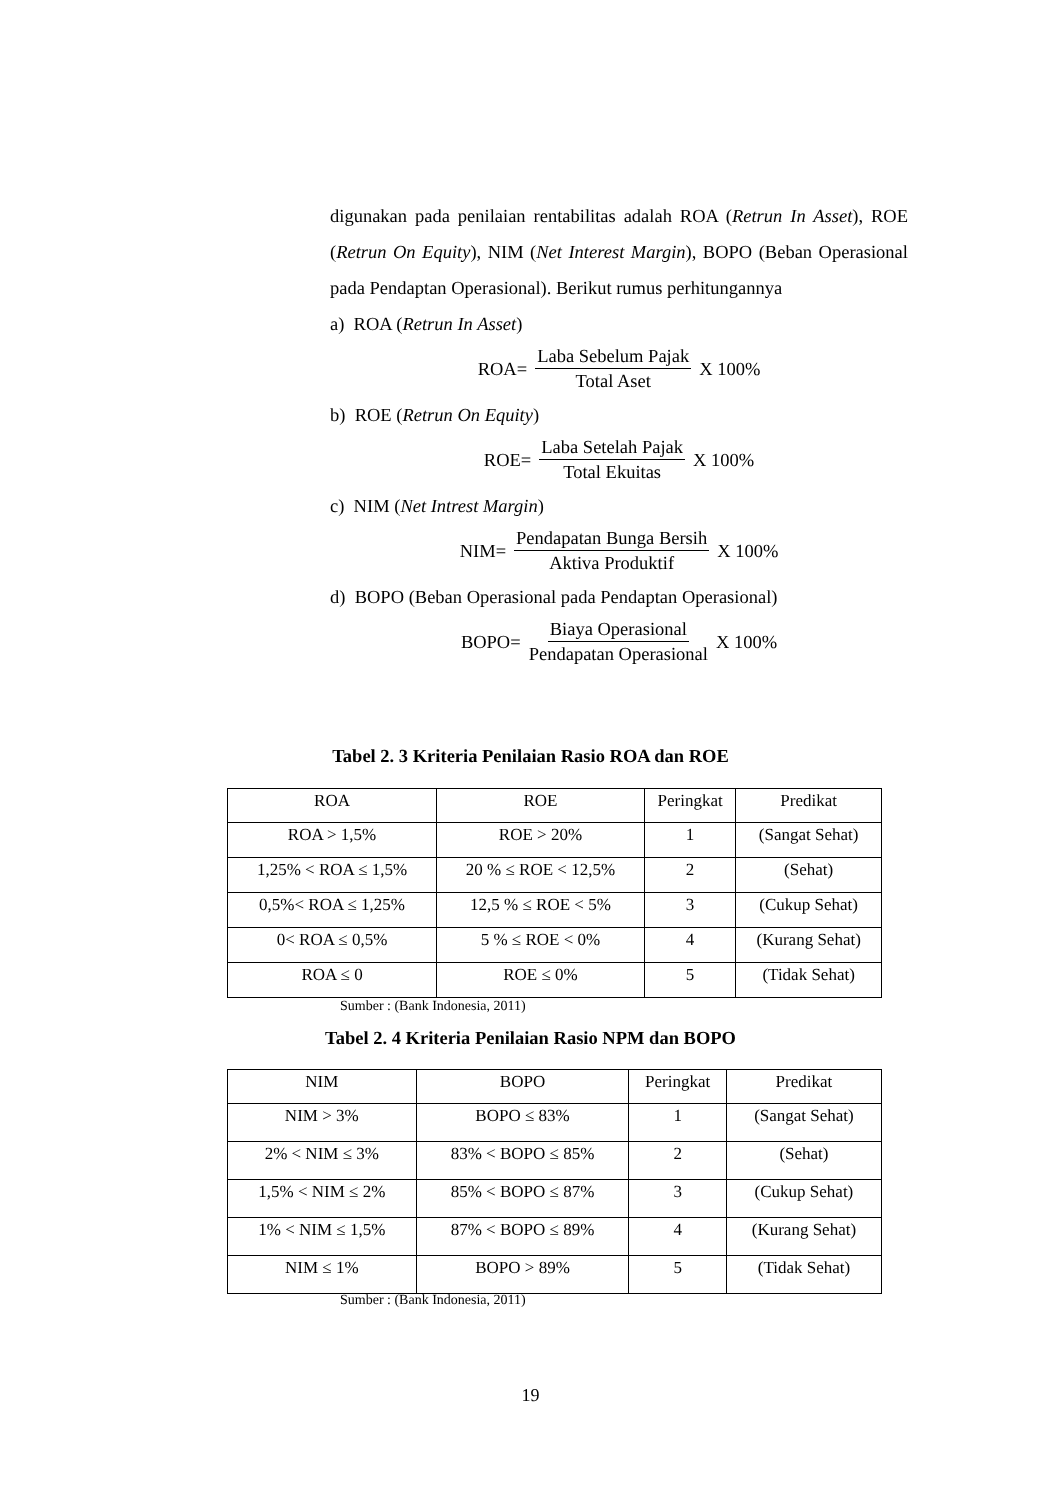digunakan pada penilaian rentabilitas adalah ROA (Retrun In Asset), ROE (Retrun On Equity), NIM (Net Interest Margin), BOPO (Beban Operasional pada Pendaptan Operasional). Berikut rumus perhitungannya
a) ROA (Retrun In Asset)
ROA= Laba Sebelum Pajak Total Aset X 100%
b) ROE (Retrun On Equity)
ROE= Laba Setelah Pajak Total Ekuitas X 100%
c) NIM (Net Intrest Margin)
NIM= Pendapatan Bunga Bersih Aktiva Produktif X 100%
d) BOPO (Beban Operasional pada Pendaptan Operasional)
BOPO= Biaya Operasional Pendapatan Operasional X 100%
Tabel 2. 3 Kriteria Penilaian Rasio ROA dan ROE
| ROA | ROE | Peringkat | Predikat |
| --- | --- | --- | --- |
| ROA > 1,5% | ROE > 20% | 1 | (Sangat Sehat) |
| 1,25% < ROA ≤ 1,5% | 20 % ≤ ROE < 12,5% | 2 | (Sehat) |
| 0,5%< ROA ≤ 1,25% | 12,5 % ≤ ROE < 5% | 3 | (Cukup Sehat) |
| 0< ROA ≤ 0,5% | 5 % ≤ ROE < 0% | 4 | (Kurang Sehat) |
| ROA ≤ 0 | ROE ≤ 0% | 5 | (Tidak Sehat) |
Sumber : (Bank Indonesia, 2011)
Tabel 2. 4 Kriteria Penilaian Rasio NPM dan BOPO
| NIM | BOPO | Peringkat | Predikat |
| --- | --- | --- | --- |
| NIM > 3% | BOPO ≤ 83% | 1 | (Sangat Sehat) |
| 2% < NIM ≤ 3% | 83% < BOPO ≤ 85% | 2 | (Sehat) |
| 1,5% < NIM ≤ 2% | 85% < BOPO ≤ 87% | 3 | (Cukup Sehat) |
| 1% < NIM ≤ 1,5% | 87% < BOPO ≤ 89% | 4 | (Kurang Sehat) |
| NIM ≤ 1% | BOPO > 89% | 5 | (Tidak Sehat) |
Sumber : (Bank Indonesia, 2011)
19